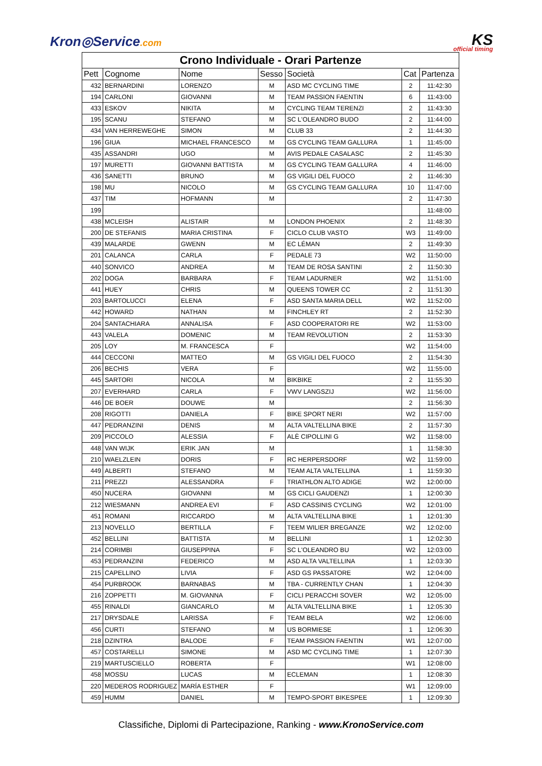Kron◎Service.com
KS
official timing
| Crono Individuale - Orari Partenze | | | | | | |
| Pett | Cognome | Nome | Sesso | Società | Cat | Partenza |
| 432 | BERNARDINI | LORENZO | M | ASD MC CYCLING TIME | 2 | 11:42:30 |
| 194 | CARLONI | GIOVANNI | M | TEAM PASSION FAENTIN | 6 | 11:43:00 |
| 433 | ESKOV | NIKITA | M | CYCLING TEAM TERENZI | 2 | 11:43:30 |
| 195 | SCANU | STEFANO | M | SC L'OLEANDRO BUDO | 2 | 11:44:00 |
| 434 | VAN HERREWEGHE | SIMON | M | CLUB 33 | 2 | 11:44:30 |
| 196 | GIUA | MICHAEL FRANCESCO | M | GS CYCLING TEAM GALLURA | 1 | 11:45:00 |
| 435 | ASSANDRI | UGO | M | AVIS PEDALE CASALASC | 2 | 11:45:30 |
| 197 | MURETTI | GIOVANNI BATTISTA | M | GS CYCLING TEAM GALLURA | 4 | 11:46:00 |
| 436 | SANETTI | BRUNO | M | GS VIGILI DEL FUOCO | 2 | 11:46:30 |
| 198 | MU | NICOLO | M | GS CYCLING TEAM GALLURA | 10 | 11:47:00 |
| 437 | TIM | HOFMANN | M | | 2 | 11:47:30 |
| 199 | | | | | | 11:48:00 |
| 438 | MCLEISH | ALISTAIR | M | LONDON PHOENIX | 2 | 11:48:30 |
| 200 | DE STEFANIS | MARIA CRISTINA | F | CICLO CLUB VASTO | W3 | 11:49:00 |
| 439 | MALARDE | GWENN | M | EC LÉMAN | 2 | 11:49:30 |
| 201 | CALANCA | CARLA | F | PEDALE 73 | W2 | 11:50:00 |
| 440 | SONVICO | ANDREA | M | TEAM DE ROSA SANTINI | 2 | 11:50:30 |
| 202 | DOGA | BARBARA | F | TEAM LADURNER | W2 | 11:51:00 |
| 441 | HUEY | CHRIS | M | QUEENS TOWER CC | 2 | 11:51:30 |
| 203 | BARTOLUCCI | ELENA | F | ASD SANTA MARIA DELL | W2 | 11:52:00 |
| 442 | HOWARD | NATHAN | M | FINCHLEY RT | 2 | 11:52:30 |
| 204 | SANTACHIARA | ANNALISA | F | ASD COOPERATORI RE | W2 | 11:53:00 |
| 443 | VALELA | DOMENIC | M | TEAM REVOLUTION | 2 | 11:53:30 |
| 205 | LOY | M. FRANCESCA | F | | W2 | 11:54:00 |
| 444 | CECCONI | MATTEO | M | GS VIGILI DEL FUOCO | 2 | 11:54:30 |
| 206 | BECHIS | VERA | F | | W2 | 11:55:00 |
| 445 | SARTORI | NICOLA | M | BIKBIKE | 2 | 11:55:30 |
| 207 | EVERHARD | CARLA | F | VWV LANGSZIJ | W2 | 11:56:00 |
| 446 | DE BOER | DOUWE | M | | 2 | 11:56:30 |
| 208 | RIGOTTI | DANIELA | F | BIKE SPORT NERI | W2 | 11:57:00 |
| 447 | PEDRANZINI | DENIS | M | ALTA VALTELLINA BIKE | 2 | 11:57:30 |
| 209 | PICCOLO | ALESSIA | F | ALÈ CIPOLLINI G | W2 | 11:58:00 |
| 448 | VAN WIJK | ERIK JAN | M | | 1 | 11:58:30 |
| 210 | WAELZLEIN | DORIS | F | RC HERPERSDORF | W2 | 11:59:00 |
| 449 | ALBERTI | STEFANO | M | TEAM ALTA VALTELLINA | 1 | 11:59:30 |
| 211 | PREZZI | ALESSANDRA | F | TRIATHLON ALTO ADIGE | W2 | 12:00:00 |
| 450 | NUCERA | GIOVANNI | M | GS CICLI GAUDENZI | 1 | 12:00:30 |
| 212 | WIESMANN | ANDREA EVI | F | ASD CASSINIS CYCLING | W2 | 12:01:00 |
| 451 | ROMANI | RICCARDO | M | ALTA VALTELLINA BIKE | 1 | 12:01:30 |
| 213 | NOVELLO | BERTILLA | F | TEEM WILIER BREGANZE | W2 | 12:02:00 |
| 452 | BELLINI | BATTISTA | M | BELLINI | 1 | 12:02:30 |
| 214 | CORIMBI | GIUSEPPINA | F | SC L'OLEANDRO BU | W2 | 12:03:00 |
| 453 | PEDRANZINI | FEDERICO | M | ASD ALTA VALTELLINA | 1 | 12:03:30 |
| 215 | CAPELLINO | LIVIA | F | ASD GS PASSATORE | W2 | 12:04:00 |
| 454 | PURBROOK | BARNABAS | M | TBA - CURRENTLY CHAN | 1 | 12:04:30 |
| 216 | ZOPPETTI | M. GIOVANNA | F | CICLI PERACCHI SOVER | W2 | 12:05:00 |
| 455 | RINALDI | GIANCARLO | M | ALTA VALTELLINA BIKE | 1 | 12:05:30 |
| 217 | DRYSDALE | LARISSA | F | TEAM BELA | W2 | 12:06:00 |
| 456 | CURTI | STEFANO | M | US BORMIESE | 1 | 12:06:30 |
| 218 | DZINTRA | BALODE | F | TEAM PASSION FAENTIN | W1 | 12:07:00 |
| 457 | COSTARELLI | SIMONE | M | ASD MC CYCLING TIME | 1 | 12:07:30 |
| 219 | MARTUSCIELLO | ROBERTA | F | | W1 | 12:08:00 |
| 458 | MOSSU | LUCAS | M | ECLEMAN | 1 | 12:08:30 |
| 220 | MEDEROS RODRIGUEZ | MARÍA ESTHER | F | | W1 | 12:09:00 |
| 459 | HUMM | DANIEL | M | TEMPO-SPORT BIKESPEE | 1 | 12:09:30 |
Classifiche, Diplomi di Partecipazione, Ranking - www.KronoService.com